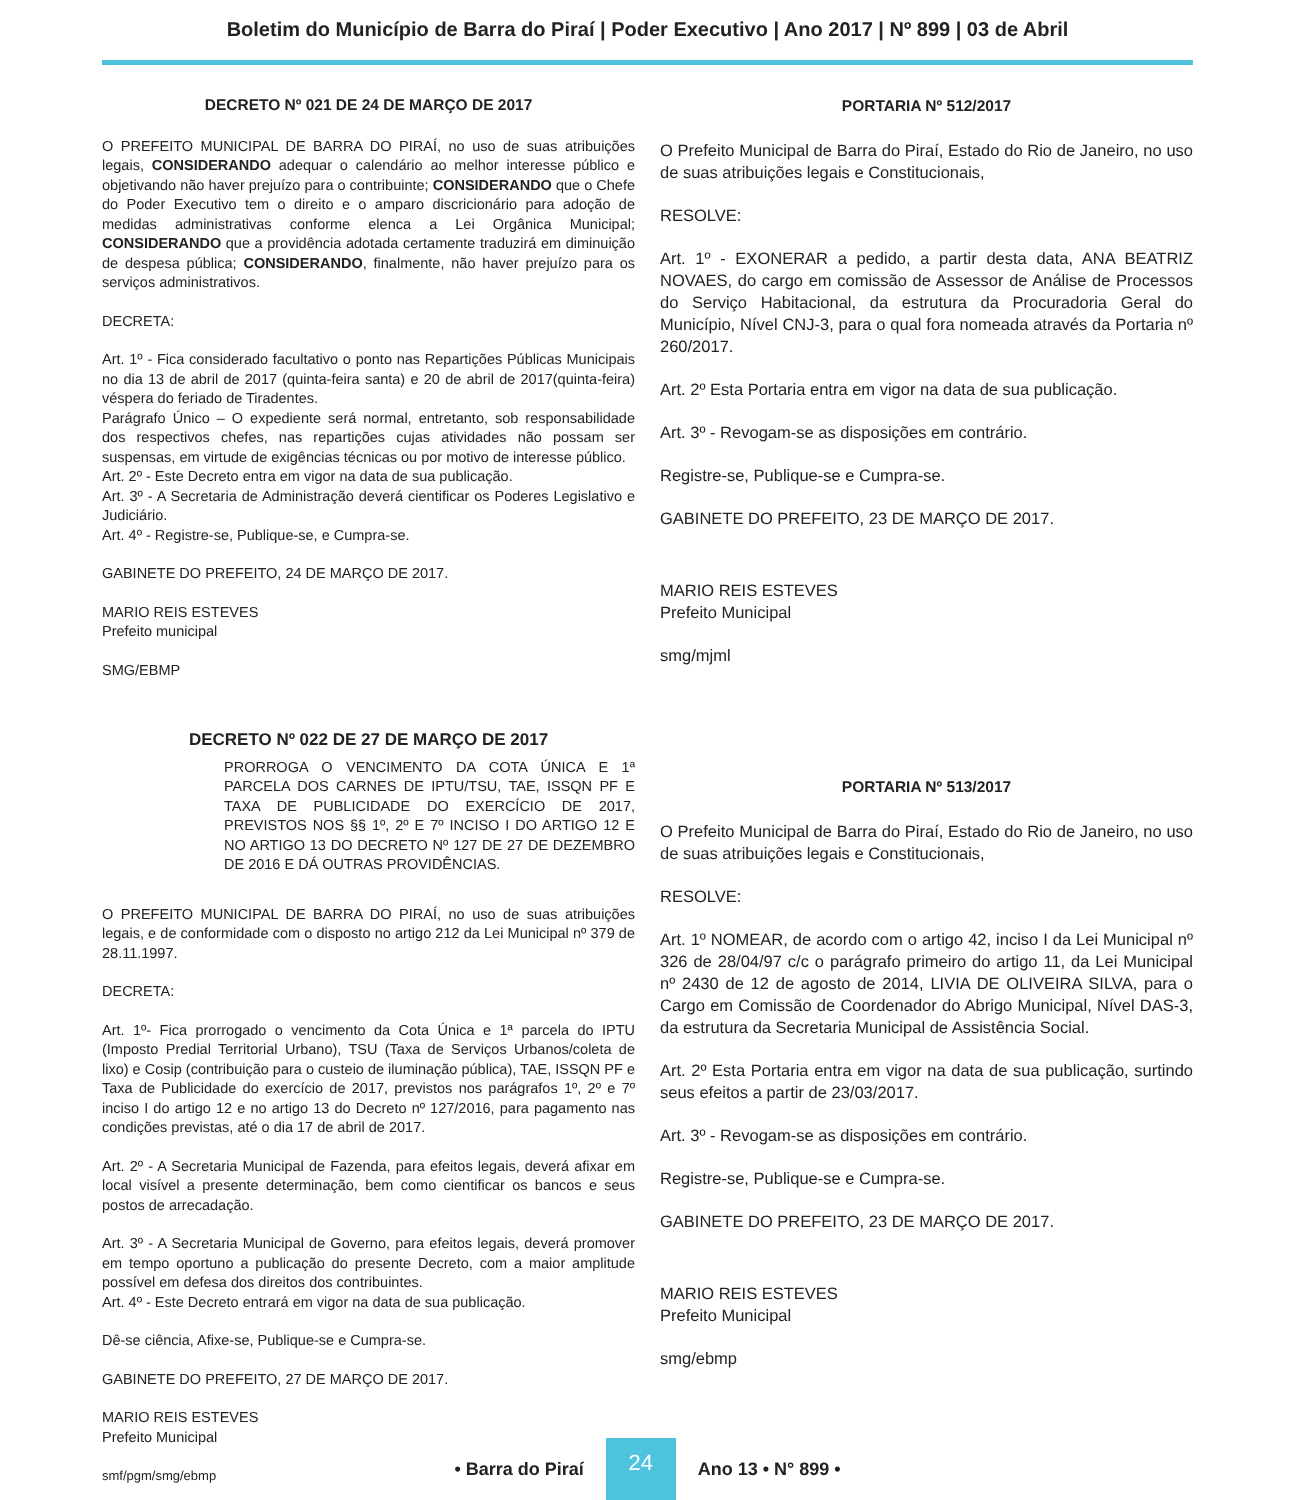Boletim do Município de Barra do Piraí | Poder Executivo | Ano 2017 | Nº 899 | 03 de Abril
DECRETO Nº 021 DE 24 DE MARÇO DE 2017
O PREFEITO MUNICIPAL DE BARRA DO PIRAÍ, no uso de suas atribuições legais, CONSIDERANDO adequar o calendário ao melhor interesse público e objetivando não haver prejuízo para o contribuinte; CONSIDERANDO que o Chefe do Poder Executivo tem o direito e o amparo discricionário para adoção de medidas administrativas conforme elenca a Lei Orgânica Municipal; CONSIDERANDO que a providência adotada certamente traduzirá em diminuição de despesa pública; CONSIDERANDO, finalmente, não haver prejuízo para os serviços administrativos.
DECRETA:
Art. 1º - Fica considerado facultativo o ponto nas Repartições Públicas Municipais no dia 13 de abril de 2017 (quinta-feira santa) e 20 de abril de 2017(quinta-feira) véspera do feriado de Tiradentes.
Parágrafo Único – O expediente será normal, entretanto, sob responsabilidade dos respectivos chefes, nas repartições cujas atividades não possam ser suspensas, em virtude de exigências técnicas ou por motivo de interesse público.
Art. 2º - Este Decreto entra em vigor na data de sua publicação.
Art. 3º - A Secretaria de Administração deverá cientificar os Poderes Legislativo e Judiciário.
Art. 4º - Registre-se, Publique-se, e Cumpra-se.
GABINETE DO PREFEITO, 24 DE MARÇO DE 2017.
MARIO REIS ESTEVES
Prefeito municipal
SMG/EBMP
DECRETO Nº 022 DE 27 DE MARÇO DE 2017
PRORROGA O VENCIMENTO DA COTA ÚNICA E 1ª PARCELA DOS CARNES DE IPTU/TSU, TAE, ISSQN PF E TAXA DE PUBLICIDADE DO EXERCÍCIO DE 2017, PREVISTOS NOS §§ 1º, 2º E 7º INCISO I DO ARTIGO 12 E NO ARTIGO 13 DO DECRETO Nº 127 DE 27 DE DEZEMBRO DE 2016 E DÁ OUTRAS PROVIDÊNCIAS.
O PREFEITO MUNICIPAL DE BARRA DO PIRAÍ, no uso de suas atribuições legais, e de conformidade com o disposto no artigo 212 da Lei Municipal nº 379 de 28.11.1997.
DECRETA:
Art. 1º- Fica prorrogado o vencimento da Cota Única e 1ª parcela do IPTU (Imposto Predial Territorial Urbano), TSU (Taxa de Serviços Urbanos/coleta de lixo) e Cosip (contribuição para o custeio de iluminação pública), TAE, ISSQN PF e Taxa de Publicidade do exercício de 2017, previstos nos parágrafos 1º, 2º e 7º inciso I do artigo 12 e no artigo 13 do Decreto nº 127/2016, para pagamento nas condições previstas, até o dia 17 de abril de 2017.
Art. 2º - A Secretaria Municipal de Fazenda, para efeitos legais, deverá afixar em local visível a presente determinação, bem como cientificar os bancos e seus postos de arrecadação.
Art. 3º - A Secretaria Municipal de Governo, para efeitos legais, deverá promover em tempo oportuno a publicação do presente Decreto, com a maior amplitude possível em defesa dos direitos dos contribuintes.
Art. 4º - Este Decreto entrará em vigor na data de sua publicação.
Dê-se ciência, Afixe-se, Publique-se e Cumpra-se.
GABINETE DO PREFEITO, 27 DE MARÇO DE 2017.
MARIO REIS ESTEVES
Prefeito Municipal
smf/pgm/smg/ebmp
PORTARIA Nº 512/2017
O Prefeito Municipal de Barra do Piraí, Estado do Rio de Janeiro, no uso de suas atribuições legais e Constitucionais,
RESOLVE:
Art. 1º - EXONERAR a pedido, a partir desta data, ANA BEATRIZ NOVAES, do cargo em comissão de Assessor de Análise de Processos do Serviço Habitacional, da estrutura da Procuradoria Geral do Município, Nível CNJ-3, para o qual fora nomeada através da Portaria nº 260/2017.
Art. 2º Esta Portaria entra em vigor na data de sua publicação.
Art. 3º - Revogam-se as disposições em contrário.
Registre-se, Publique-se e Cumpra-se.
GABINETE DO PREFEITO, 23 DE MARÇO DE 2017.
MARIO REIS ESTEVES
Prefeito Municipal
smg/mjml
PORTARIA Nº 513/2017
O Prefeito Municipal de Barra do Piraí, Estado do Rio de Janeiro, no uso de suas atribuições legais e Constitucionais,
RESOLVE:
Art. 1º NOMEAR, de acordo com o artigo 42, inciso I da Lei Municipal nº 326 de 28/04/97 c/c o parágrafo primeiro do artigo 11, da Lei Municipal nº 2430 de 12 de agosto de 2014, LIVIA DE OLIVEIRA SILVA, para o Cargo em Comissão de Coordenador do Abrigo Municipal, Nível DAS-3, da estrutura da Secretaria Municipal de Assistência Social.
Art. 2º Esta Portaria entra em vigor na data de sua publicação, surtindo seus efeitos a partir de 23/03/2017.
Art. 3º - Revogam-se as disposições em contrário.
Registre-se, Publique-se e Cumpra-se.
GABINETE DO PREFEITO, 23 DE MARÇO DE 2017.
MARIO REIS ESTEVES
Prefeito Municipal
smg/ebmp
• Barra do Piraí 24 Ano 13 • N° 899 •